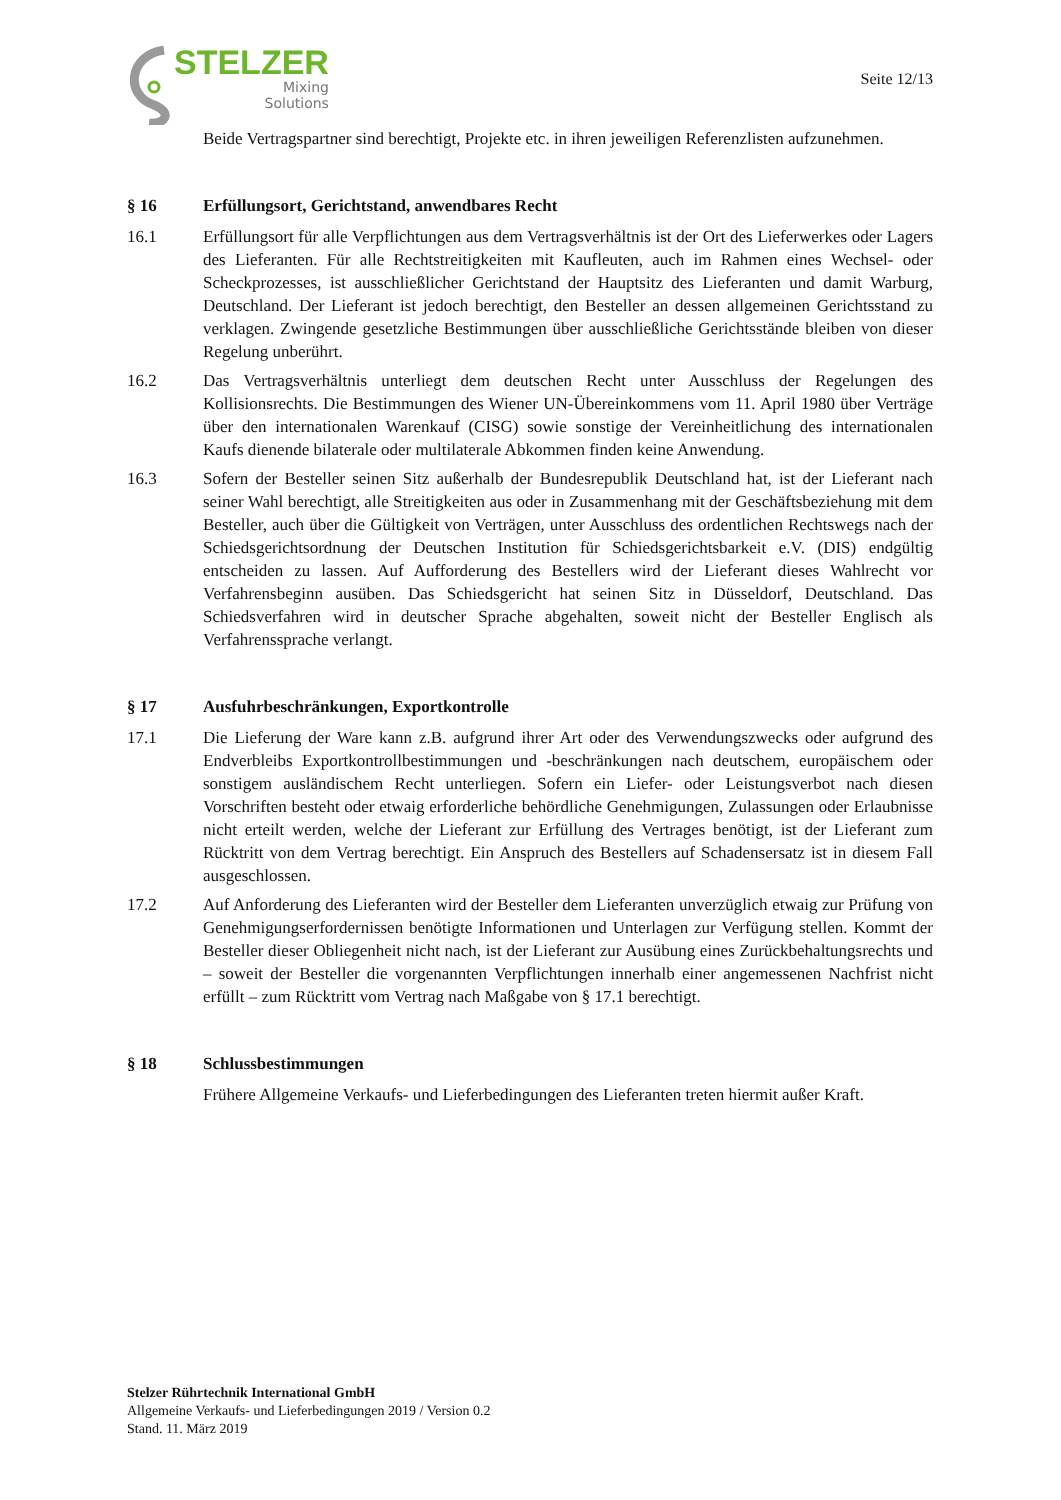STELZER
Mixing
Solutions
Seite 12/13
Beide Vertragspartner sind berechtigt, Projekte etc. in ihren jeweiligen Referenzlisten aufzunehmen.
§ 16 Erfüllungsort, Gerichtstand, anwendbares Recht
16.1 Erfüllungsort für alle Verpflichtungen aus dem Vertragsverhältnis ist der Ort des Lieferwerkes oder Lagers des Lieferanten. Für alle Rechtstreitigkeiten mit Kaufleuten, auch im Rahmen eines Wechsel- oder Scheckprozesses, ist ausschließlicher Gerichtstand der Hauptsitz des Lieferanten und damit Warburg, Deutschland. Der Lieferant ist jedoch berechtigt, den Besteller an dessen allgemeinen Gerichtsstand zu verklagen. Zwingende gesetzliche Bestimmungen über ausschließliche Gerichtsstände bleiben von dieser Regelung unberührt.
16.2 Das Vertragsverhältnis unterliegt dem deutschen Recht unter Ausschluss der Regelungen des Kollisionsrechts. Die Bestimmungen des Wiener UN-Übereinkommens vom 11. April 1980 über Verträge über den internationalen Warenkauf (CISG) sowie sonstige der Vereinheitlichung des internationalen Kaufs dienende bilaterale oder multilaterale Abkommen finden keine Anwendung.
16.3 Sofern der Besteller seinen Sitz außerhalb der Bundesrepublik Deutschland hat, ist der Lieferant nach seiner Wahl berechtigt, alle Streitigkeiten aus oder in Zusammenhang mit der Geschäftsbeziehung mit dem Besteller, auch über die Gültigkeit von Verträgen, unter Ausschluss des ordentlichen Rechtswegs nach der Schiedsgerichtsordnung der Deutschen Institution für Schiedsgerichtsbarkeit e.V. (DIS) endgültig entscheiden zu lassen. Auf Aufforderung des Bestellers wird der Lieferant dieses Wahlrecht vor Verfahrensbeginn ausüben. Das Schiedsgericht hat seinen Sitz in Düsseldorf, Deutschland. Das Schiedsverfahren wird in deutscher Sprache abgehalten, soweit nicht der Besteller Englisch als Verfahrenssprache verlangt.
§ 17 Ausfuhrbeschränkungen, Exportkontrolle
17.1 Die Lieferung der Ware kann z.B. aufgrund ihrer Art oder des Verwendungszwecks oder aufgrund des Endverbleibs Exportkontrollbestimmungen und -beschränkungen nach deutschem, europäischem oder sonstigem ausländischem Recht unterliegen. Sofern ein Liefer- oder Leistungsverbot nach diesen Vorschriften besteht oder etwaig erforderliche behördliche Genehmigungen, Zulassungen oder Erlaubnisse nicht erteilt werden, welche der Lieferant zur Erfüllung des Vertrages benötigt, ist der Lieferant zum Rücktritt von dem Vertrag berechtigt. Ein Anspruch des Bestellers auf Schadensersatz ist in diesem Fall ausgeschlossen.
17.2 Auf Anforderung des Lieferanten wird der Besteller dem Lieferanten unverzüglich etwaig zur Prüfung von Genehmigungserfordernissen benötigte Informationen und Unterlagen zur Verfügung stellen. Kommt der Besteller dieser Obliegenheit nicht nach, ist der Lieferant zur Ausübung eines Zurückbehaltungsrechts und – soweit der Besteller die vorgenannten Verpflichtungen innerhalb einer angemessenen Nachfrist nicht erfüllt – zum Rücktritt vom Vertrag nach Maßgabe von § 17.1 berechtigt.
§ 18 Schlussbestimmungen
Frühere Allgemeine Verkaufs- und Lieferbedingungen des Lieferanten treten hiermit außer Kraft.
Stelzer Rührtechnik International GmbH
Allgemeine Verkaufs- und Lieferbedingungen 2019 / Version 0.2
Stand. 11. März 2019